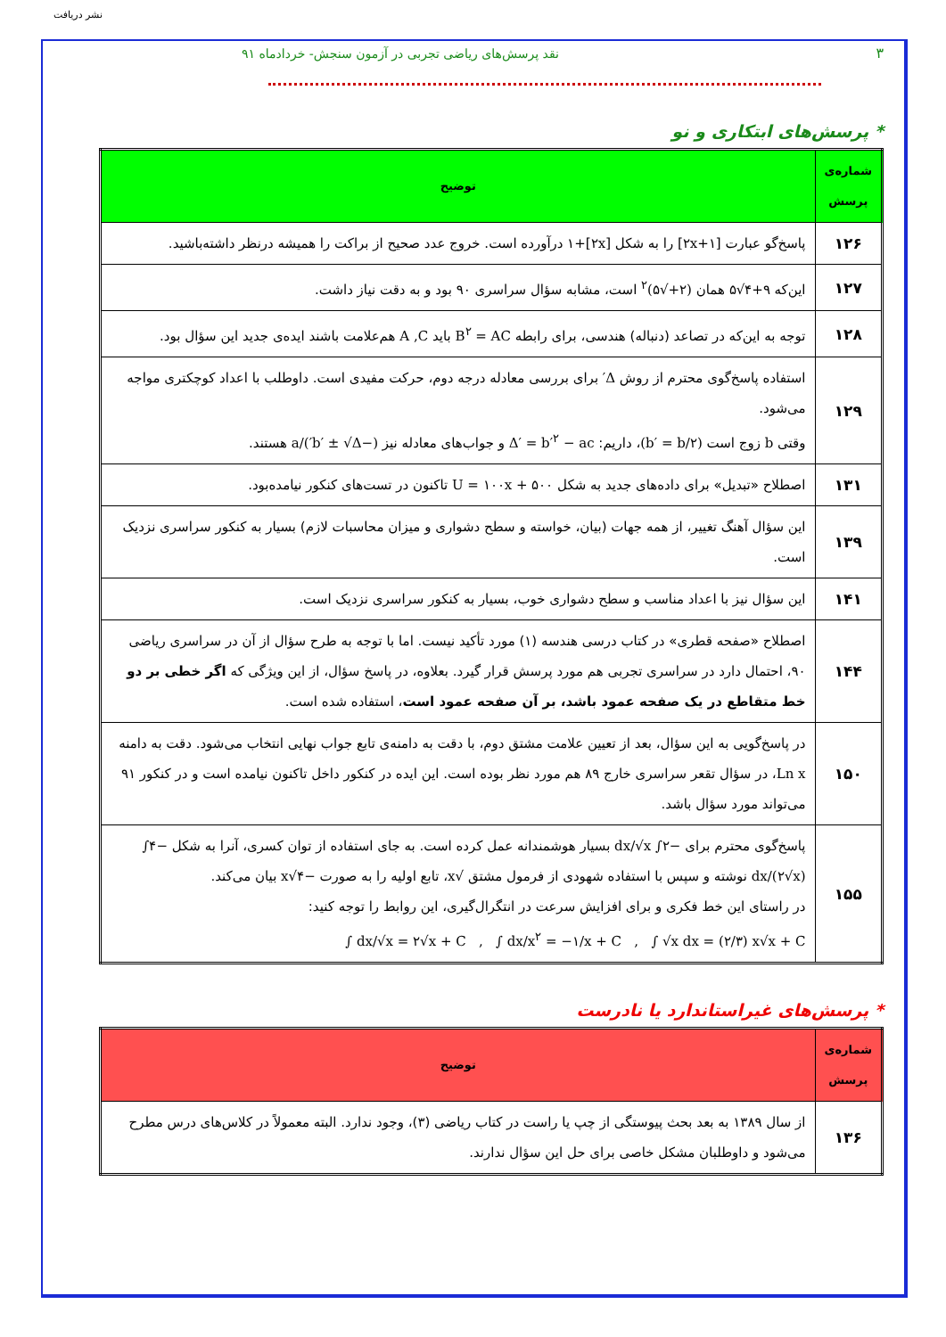نشر دریافت
۳ نقد پرسش‌های ریاضی تجربی در آزمون سنجش- خردادماه ۹۱
* پرسش‌های ابتکاری و نو
| شماره‌ی پرسش | توضیح |
| --- | --- |
| ۱۲۶ | پاسخ‌گو عبارت [۲x+۱] را به شکل [۲x]+۱ درآورده است. خروج عدد صحیح از براکت را همیشه درنظر داشته‌باشید. |
| ۱۲۷ | این‌که ۹+۴√۵ همان (۲+√۵)<sup>۲</sup> است، مشابه سؤال سراسری ۹۰ بود و به دقت نیاز داشت. |
| ۱۲۸ | توجه به این‌که در تصاعد (دنباله) هندسی، برای رابطه B<sup>۲</sup> = AC باید A ,C هم‌علامت باشند ایده‌ی جدید این سؤال بود. |
| ۱۲۹ | استفاده پاسخ‌گوی محترم از روش Δ′ برای بررسی معادله درجه دوم، حرکت مفیدی است. داوطلب با اعداد کوچکتری مواجه می‌شود. وقتی b زوج است (b′ = b/۲) ، داریم: Δ′ = b′<sup>۲</sup> − ac و جواب‌های معادله نیز (−b′ ± √Δ′)/a هستند. |
| ۱۳۱ | اصطلاح «تبدیل» برای داده‌های جدید به شکل U = ۱۰۰x + ۵۰۰ تاکنون در تست‌های کنکور نیامده‌بود. |
| ۱۳۹ | این سؤال آهنگ تغییر، از همه جهات (بیان، خواسته و سطح دشواری و میزان محاسبات لازم) بسیار به کنکور سراسری نزدیک است. |
| ۱۴۱ | این سؤال نیز با اعداد مناسب و سطح دشواری خوب، بسیار به کنکور سراسری نزدیک است. |
| ۱۴۴ | اصطلاح «صفحه قطری» در کتاب درسی هندسه (۱) مورد تأکید نیست. اما با توجه به طرح سؤال از آن در سراسری ریاضی ۹۰، احتمال دارد در سراسری تجربی هم مورد پرسش قرار گیرد. بعلاوه، در پاسخ سؤال، از این ویژگی که اگر خطی بر دو خط متقاطع در یک صفحه عمود باشد، بر آن صفحه عمود است ، استفاده شده است. |
| ۱۵۰ | در پاسخ‌گویی به این سؤال، بعد از تعیین علامت مشتق دوم، با دقت به دامنه‌ی تابع جواب نهایی انتخاب می‌شود. دقت به دامنه Ln x ، در سؤال تقعر سراسری خارج ۸۹ هم مورد نظر بوده است. این ایده در کنکور داخل تاکنون نیامده است و در کنکور ۹۱ می‌تواند مورد سؤال باشد. |
| ۱۵۵ | پاسخ‌گوی محترم برای −۲∫ dx/√x بسیار هوشمندانه عمل کرده است. به جای استفاده از توان کسری، آنرا به شکل −۴∫ dx/(۲√x) نوشته و سپس با استفاده شهودی از فرمول مشتق √x ، تابع اولیه را به صورت −۴√x بیان می‌کند. در راستای این خط فکری و برای افزایش سرعت در انتگرال‌گیری، این روابط را توجه کنید: ∫ dx/√x = ۲√x + C , ∫ dx/x<sup>۲</sup> = −۱/x + C , ∫ √x dx = (۲/۳) x√x + C |
* پرسش‌های غیراستاندارد یا نادرست
| شماره‌ی پرسش | توضیح |
| --- | --- |
| ۱۳۶ | از سال ۱۳۸۹ به بعد بحث پیوستگی از چپ یا راست در کتاب ریاضی (۳)، وجود ندارد. البته معمولاً در کلاس‌های درس مطرح می‌شود و داوطلبان مشکل خاصی برای حل این سؤال ندارند. |